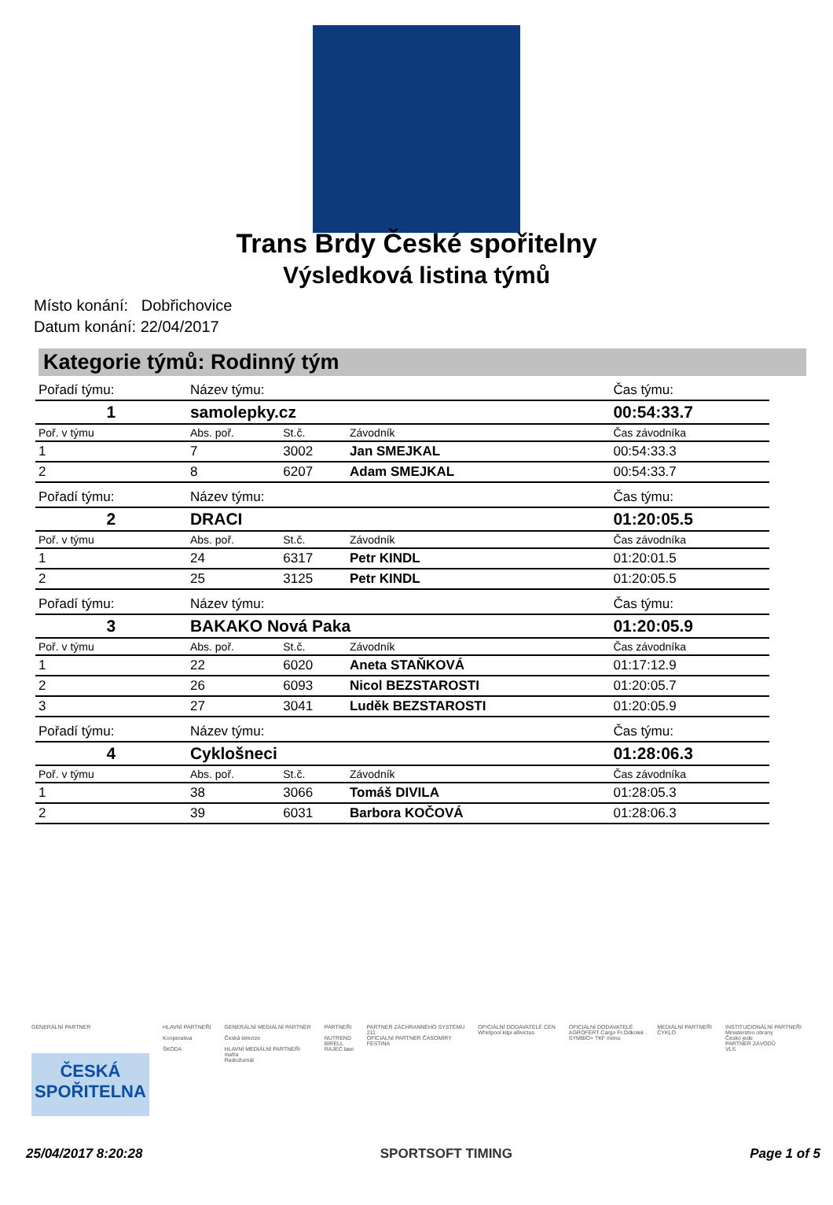Trans Brdy České spořitelny
Výsledková listina týmů
Místo konání: Dobřichovice
Datum konání: 22/04/2017
Kategorie týmů: Rodinný tým
| Pořadí týmu: | Název týmu: | | | Čas týmu: |
| 1 | samolepky.cz | | | 00:54:33.7 |
| Poř. v týmu | Abs. poř. | St.č. | Závodník | Čas závodníka |
| 1 | 7 | 3002 | Jan SMEJKAL | 00:54:33.3 |
| 2 | 8 | 6207 | Adam SMEJKAL | 00:54:33.7 |
| Pořadí týmu: | Název týmu: | | | Čas týmu: |
| 2 | DRACI | | | 01:20:05.5 |
| Poř. v týmu | Abs. poř. | St.č. | Závodník | Čas závodníka |
| 1 | 24 | 6317 | Petr KINDL | 01:20:01.5 |
| 2 | 25 | 3125 | Petr KINDL | 01:20:05.5 |
| Pořadí týmu: | Název týmu: | | | Čas týmu: |
| 3 | BAKAKO Nová Paka | | | 01:20:05.9 |
| Poř. v týmu | Abs. poř. | St.č. | Závodník | Čas závodníka |
| 1 | 22 | 6020 | Aneta STAŇKOVÁ | 01:17:12.9 |
| 2 | 26 | 6093 | Nicol BEZSTAROSTI | 01:20:05.7 |
| 3 | 27 | 3041 | Luděk BEZSTAROSTI | 01:20:05.9 |
| Pořadí týmu: | Název týmu: | | | Čas týmu: |
| 4 | Cyklošneci | | | 01:28:06.3 |
| Poř. v týmu | Abs. poř. | St.č. | Závodník | Čas závodníka |
| 1 | 38 | 3066 | Tomáš DIVILA | 01:28:05.3 |
| 2 | 39 | 6031 | Barbora KOČOVÁ | 01:28:06.3 |
GENERÁLNÍ PARTNER
ČESKÁ SPOŘITELNA
HLAVNÍ PARTNEŘI
Kooperativa
ŠKODA
GENERÁLNÍ MEDIÁLNÍ PARTNER
Česká televize
HLAVNÍ MEDIÁLNÍ PARTNEŘI
mafra
Radiožurnál
PARTNEŘI
NUTREND
BIRELL
RAJEC lawi
PARTNER ZÁCHRANNÉHO SYSTÉMU
211
OFICIÁLNÍ PARTNER ČASOMÍRY
FESTINA
OFICIÁLNÍ DODAVATELÉ CEN
Whirlpool kilpi allivictus
OFICIÁLNÍ DODAVATELÉ
AGROFERT Cargo Fr.Odkolek
SYMBIO+ TKF menu
MEDIÁLNÍ PARTNEŘI
CYKLO
INSTITUCIONÁLNÍ PARTNEŘI
Ministerstvo obrany
Česko jede
PARTNER ZÁVODŮ
VLS
25/04/2017 8:20:28 SPORTSOFT TIMING Page 1 of 5